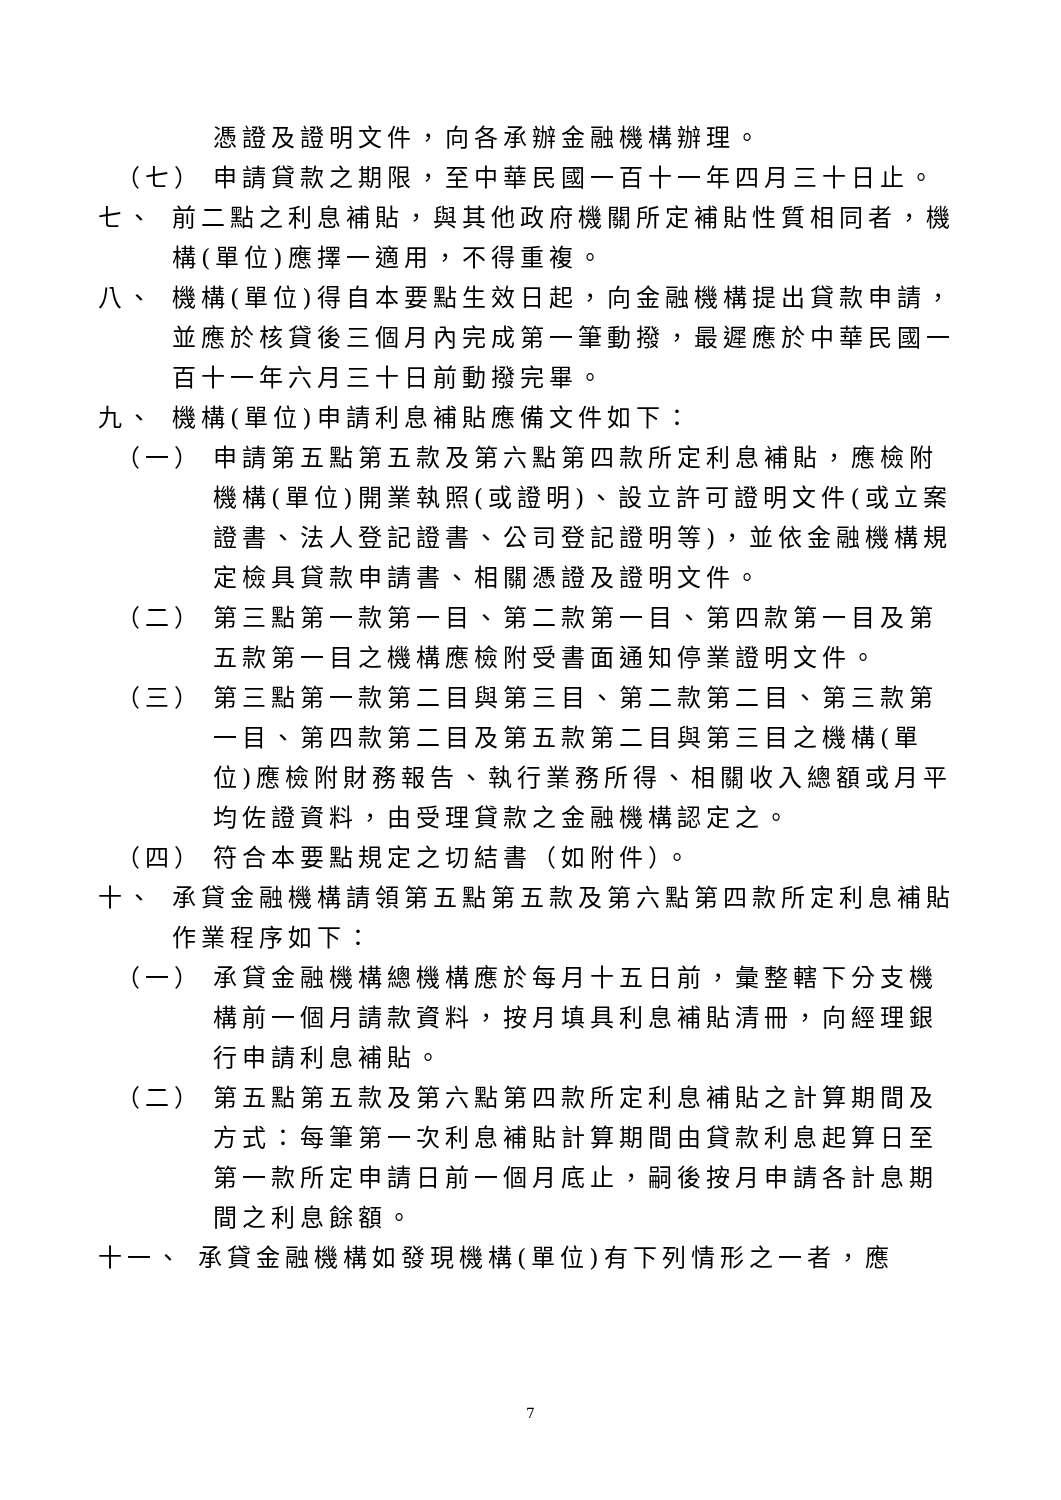憑證及證明文件，向各承辦金融機構辦理。
（七） 申請貸款之期限，至中華民國一百十一年四月三十日止。
七、 前二點之利息補貼，與其他政府機關所定補貼性質相同者，機構(單位)應擇一適用，不得重複。
八、 機構(單位)得自本要點生效日起，向金融機構提出貸款申請，並應於核貸後三個月內完成第一筆動撥，最遲應於中華民國一百十一年六月三十日前動撥完畢。
九、 機構(單位)申請利息補貼應備文件如下：
（一） 申請第五點第五款及第六點第四款所定利息補貼，應檢附機構(單位)開業執照(或證明)、設立許可證明文件(或立案證書、法人登記證書、公司登記證明等)，並依金融機構規定檢具貸款申請書、相關憑證及證明文件。
（二） 第三點第一款第一目、第二款第一目、第四款第一目及第五款第一目之機構應檢附受書面通知停業證明文件。
（三） 第三點第一款第二目與第三目、第二款第二目、第三款第一目、第四款第二目及第五款第二目與第三目之機構(單位)應檢附財務報告、執行業務所得、相關收入總額或月平均佐證資料，由受理貸款之金融機構認定之。
（四） 符合本要點規定之切結書（如附件）。
十、 承貸金融機構請領第五點第五款及第六點第四款所定利息補貼作業程序如下：
（一） 承貸金融機構總機構應於每月十五日前，彙整轄下分支機構前一個月請款資料，按月填具利息補貼清冊，向經理銀行申請利息補貼。
（二） 第五點第五款及第六點第四款所定利息補貼之計算期間及方式：每筆第一次利息補貼計算期間由貸款利息起算日至第一款所定申請日前一個月底止，嗣後按月申請各計息期間之利息餘額。
十一、 承貸金融機構如發現機構(單位)有下列情形之一者，應
7